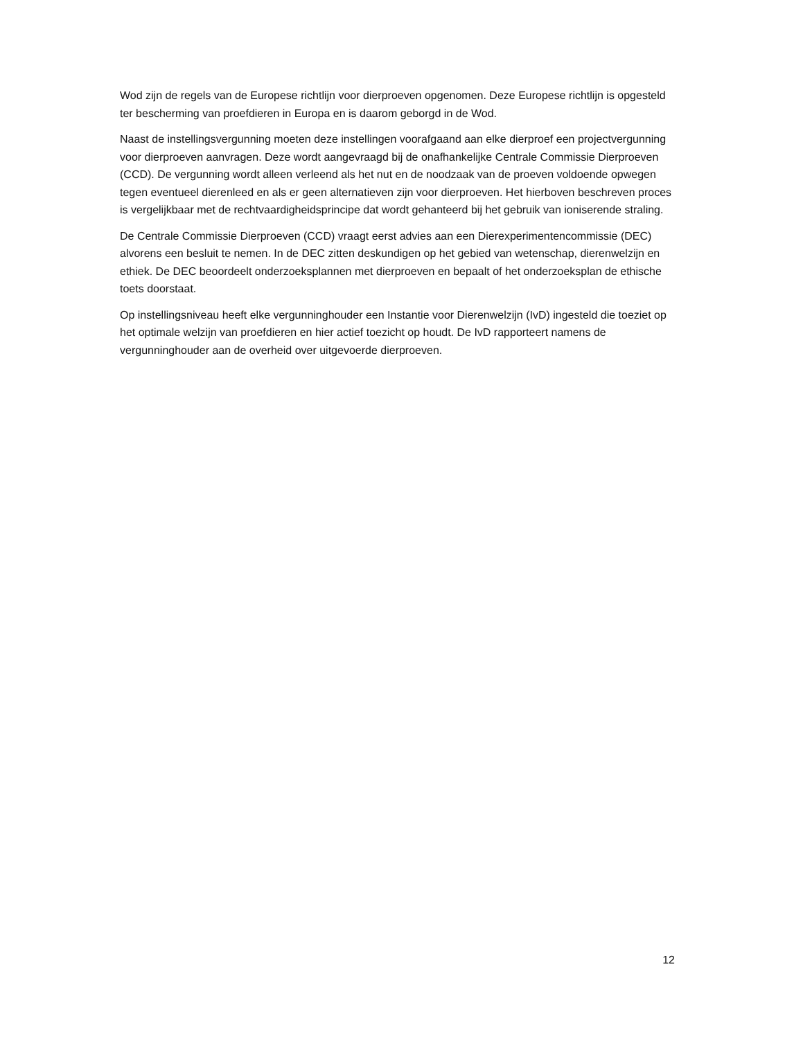Wod zijn de regels van de Europese richtlijn voor dierproeven opgenomen. Deze Europese richtlijn is opgesteld ter bescherming van proefdieren in Europa en is daarom geborgd in de Wod.
Naast de instellingsvergunning moeten deze instellingen voorafgaand aan elke dierproef een projectvergunning voor dierproeven aanvragen. Deze wordt aangevraagd bij de onafhankelijke Centrale Commissie Dierproeven (CCD). De vergunning wordt alleen verleend als het nut en de noodzaak van de proeven voldoende opwegen tegen eventueel dierenleed en als er geen alternatieven zijn voor dierproeven. Het hierboven beschreven proces is vergelijkbaar met de rechtvaardigheidsprincipe dat wordt gehanteerd bij het gebruik van ioniserende straling.
De Centrale Commissie Dierproeven (CCD) vraagt eerst advies aan een Dierexperimentencommissie (DEC) alvorens een besluit te nemen. In de DEC zitten deskundigen op het gebied van wetenschap, dierenwelzijn en ethiek. De DEC beoordeelt onderzoeksplannen met dierproeven en bepaalt of het onderzoeksplan de ethische toets doorstaat.
Op instellingsniveau heeft elke vergunninghouder een Instantie voor Dierenwelzijn (IvD) ingesteld die toeziet op het optimale welzijn van proefdieren en hier actief toezicht op houdt. De IvD rapporteert namens de vergunninghouder aan de overheid over uitgevoerde dierproeven.
12